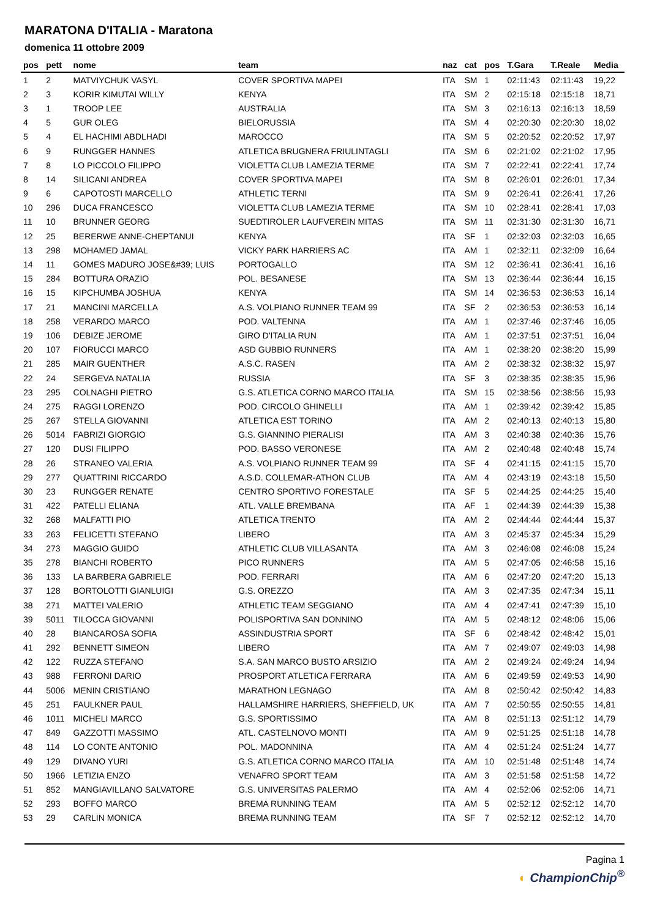MARATONA D'ITALIA - Maratona
domenica 11 ottobre 2009
| pos | pett | nome | team | naz | cat | pos | T.Gara | T.Reale | Media |
| --- | --- | --- | --- | --- | --- | --- | --- | --- | --- |
| 1 | 2 | MATVIYCHUK VASYL | COVER SPORTIVA MAPEI | ITA | SM | 1 | 02:11:43 | 02:11:43 | 19,22 |
| 2 | 3 | KORIR KIMUTAI WILLY | KENYA | ITA | SM | 2 | 02:15:18 | 02:15:18 | 18,71 |
| 3 | 1 | TROOP LEE | AUSTRALIA | ITA | SM | 3 | 02:16:13 | 02:16:13 | 18,59 |
| 4 | 5 | GUR OLEG | BIELORUSSIA | ITA | SM | 4 | 02:20:30 | 02:20:30 | 18,02 |
| 5 | 4 | EL HACHIMI ABDLHADI | MAROCCO | ITA | SM | 5 | 02:20:52 | 02:20:52 | 17,97 |
| 6 | 9 | RUNGGER HANNES | ATLETICA BRUGNERA FRIULINTAGLI | ITA | SM | 6 | 02:21:02 | 02:21:02 | 17,95 |
| 7 | 8 | LO PICCOLO FILIPPO | VIOLETTA CLUB LAMEZIA TERME | ITA | SM | 7 | 02:22:41 | 02:22:41 | 17,74 |
| 8 | 14 | SILICANI ANDREA | COVER SPORTIVA MAPEI | ITA | SM | 8 | 02:26:01 | 02:26:01 | 17,34 |
| 9 | 6 | CAPOTOSTI MARCELLO | ATHLETIC TERNI | ITA | SM | 9 | 02:26:41 | 02:26:41 | 17,26 |
| 10 | 296 | DUCA FRANCESCO | VIOLETTA CLUB LAMEZIA TERME | ITA | SM | 10 | 02:28:41 | 02:28:41 | 17,03 |
| 11 | 10 | BRUNNER GEORG | SUEDTIROLER LAUFVEREIN MITAS | ITA | SM | 11 | 02:31:30 | 02:31:30 | 16,71 |
| 12 | 25 | BERERWE ANNE-CHEPTANUI | KENYA | ITA | SF | 1 | 02:32:03 | 02:32:03 | 16,65 |
| 13 | 298 | MOHAMED JAMAL | VICKY PARK HARRIERS AC | ITA | AM | 1 | 02:32:11 | 02:32:09 | 16,64 |
| 14 | 11 | GOMES MADURO JOSE&#39; LUIS | PORTOGALLO | ITA | SM | 12 | 02:36:41 | 02:36:41 | 16,16 |
| 15 | 284 | BOTTURA ORAZIO | POL. BESANESE | ITA | SM | 13 | 02:36:44 | 02:36:44 | 16,15 |
| 16 | 15 | KIPCHUMBA JOSHUA | KENYA | ITA | SM | 14 | 02:36:53 | 02:36:53 | 16,14 |
| 17 | 21 | MANCINI MARCELLA | A.S. VOLPIANO RUNNER TEAM 99 | ITA | SF | 2 | 02:36:53 | 02:36:53 | 16,14 |
| 18 | 258 | VERARDO MARCO | POD. VALTENNA | ITA | AM | 1 | 02:37:46 | 02:37:46 | 16,05 |
| 19 | 106 | DEBIZE JEROME | GIRO D'ITALIA RUN | ITA | AM | 1 | 02:37:51 | 02:37:51 | 16,04 |
| 20 | 107 | FIORUCCI MARCO | ASD GUBBIO RUNNERS | ITA | AM | 1 | 02:38:20 | 02:38:20 | 15,99 |
| 21 | 285 | MAIR GUENTHER | A.S.C. RASEN | ITA | AM | 2 | 02:38:32 | 02:38:32 | 15,97 |
| 22 | 24 | SERGEVA NATALIA | RUSSIA | ITA | SF | 3 | 02:38:35 | 02:38:35 | 15,96 |
| 23 | 295 | COLNAGHI PIETRO | G.S. ATLETICA CORNO MARCO ITALIA | ITA | SM | 15 | 02:38:56 | 02:38:56 | 15,93 |
| 24 | 275 | RAGGI LORENZO | POD. CIRCOLO GHINELLI | ITA | AM | 1 | 02:39:42 | 02:39:42 | 15,85 |
| 25 | 267 | STELLA GIOVANNI | ATLETICA EST TORINO | ITA | AM | 2 | 02:40:13 | 02:40:13 | 15,80 |
| 26 | 5014 | FABRIZI GIORGIO | G.S. GIANNINO PIERALISI | ITA | AM | 3 | 02:40:38 | 02:40:36 | 15,76 |
| 27 | 120 | DUSI FILIPPO | POD. BASSO VERONESE | ITA | AM | 2 | 02:40:48 | 02:40:48 | 15,74 |
| 28 | 26 | STRANEO VALERIA | A.S. VOLPIANO RUNNER TEAM 99 | ITA | SF | 4 | 02:41:15 | 02:41:15 | 15,70 |
| 29 | 277 | QUATTRINI RICCARDO | A.S.D. COLLEMAR-ATHON CLUB | ITA | AM | 4 | 02:43:19 | 02:43:18 | 15,50 |
| 30 | 23 | RUNGGER RENATE | CENTRO SPORTIVO FORESTALE | ITA | SF | 5 | 02:44:25 | 02:44:25 | 15,40 |
| 31 | 422 | PATELLI ELIANA | ATL. VALLE BREMBANA | ITA | AF | 1 | 02:44:39 | 02:44:39 | 15,38 |
| 32 | 268 | MALFATTI PIO | ATLETICA TRENTO | ITA | AM | 2 | 02:44:44 | 02:44:44 | 15,37 |
| 33 | 263 | FELICETTI STEFANO | LIBERO | ITA | AM | 3 | 02:45:37 | 02:45:34 | 15,29 |
| 34 | 273 | MAGGIO GUIDO | ATHLETIC CLUB VILLASANTA | ITA | AM | 3 | 02:46:08 | 02:46:08 | 15,24 |
| 35 | 278 | BIANCHI ROBERTO | PICO RUNNERS | ITA | AM | 5 | 02:47:05 | 02:46:58 | 15,16 |
| 36 | 133 | LA BARBERA GABRIELE | POD. FERRARI | ITA | AM | 6 | 02:47:20 | 02:47:20 | 15,13 |
| 37 | 128 | BORTOLOTTI GIANLUIGI | G.S. OREZZO | ITA | AM | 3 | 02:47:35 | 02:47:34 | 15,11 |
| 38 | 271 | MATTEI VALERIO | ATHLETIC TEAM SEGGIANO | ITA | AM | 4 | 02:47:41 | 02:47:39 | 15,10 |
| 39 | 5011 | TILOCCA GIOVANNI | POLISPORTIVA SAN DONNINO | ITA | AM | 5 | 02:48:12 | 02:48:06 | 15,06 |
| 40 | 28 | BIANCAROSA SOFIA | ASSINDUSTRIA SPORT | ITA | SF | 6 | 02:48:42 | 02:48:42 | 15,01 |
| 41 | 292 | BENNETT SIMEON | LIBERO | ITA | AM | 7 | 02:49:07 | 02:49:03 | 14,98 |
| 42 | 122 | RUZZA STEFANO | S.A. SAN MARCO BUSTO ARSIZIO | ITA | AM | 2 | 02:49:24 | 02:49:24 | 14,94 |
| 43 | 988 | FERRONI DARIO | PROSPORT ATLETICA FERRARA | ITA | AM | 6 | 02:49:59 | 02:49:53 | 14,90 |
| 44 | 5006 | MENIN CRISTIANO | MARATHON LEGNAGO | ITA | AM | 8 | 02:50:42 | 02:50:42 | 14,83 |
| 45 | 251 | FAULKNER PAUL | HALLAMSHIRE HARRIERS, SHEFFIELD, UK | ITA | AM | 7 | 02:50:55 | 02:50:55 | 14,81 |
| 46 | 1011 | MICHELI MARCO | G.S. SPORTISSIMO | ITA | AM | 8 | 02:51:13 | 02:51:12 | 14,79 |
| 47 | 849 | GAZZOTTI MASSIMO | ATL. CASTELNOVO MONTI | ITA | AM | 9 | 02:51:25 | 02:51:18 | 14,78 |
| 48 | 114 | LO CONTE ANTONIO | POL. MADONNINA | ITA | AM | 4 | 02:51:24 | 02:51:24 | 14,77 |
| 49 | 129 | DIVANO YURI | G.S. ATLETICA CORNO MARCO ITALIA | ITA | AM | 10 | 02:51:48 | 02:51:48 | 14,74 |
| 50 | 1966 | LETIZIA ENZO | VENAFRO SPORT TEAM | ITA | AM | 3 | 02:51:58 | 02:51:58 | 14,72 |
| 51 | 852 | MANGIAVILLANO SALVATORE | G.S. UNIVERSITAS PALERMO | ITA | AM | 4 | 02:52:06 | 02:52:06 | 14,71 |
| 52 | 293 | BOFFO MARCO | BREMA RUNNING TEAM | ITA | AM | 5 | 02:52:12 | 02:52:12 | 14,70 |
| 53 | 29 | CARLIN MONICA | BREMA RUNNING TEAM | ITA | SF | 7 | 02:52:12 | 02:52:12 | 14,70 |
Pagina 1
◐ ChampionChip<sup>®</sup>